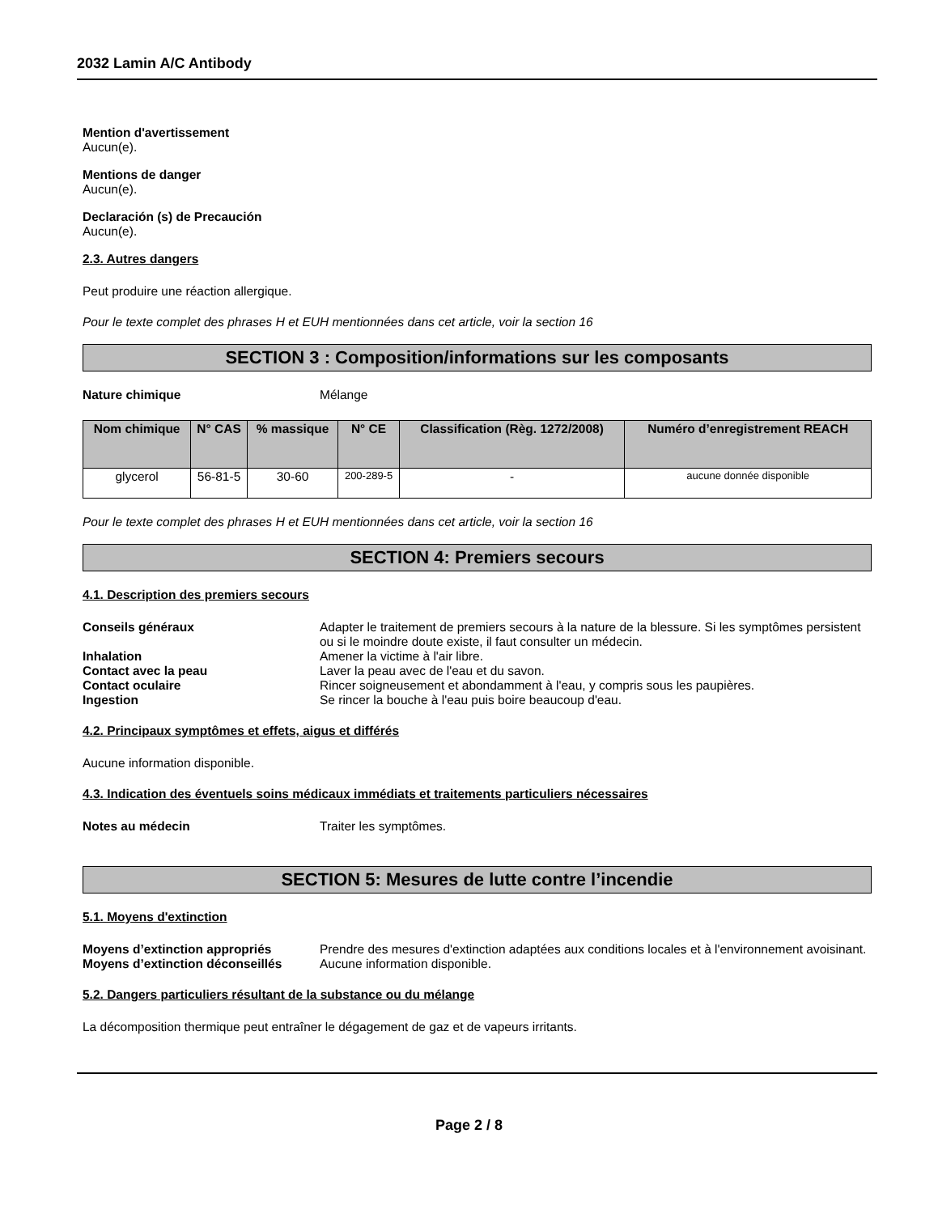2032 Lamin A/C Antibody
Mention d'avertissement
Aucun(e).
Mentions de danger
Aucun(e).
Declaración (s) de Precaución
Aucun(e).
2.3. Autres dangers
Peut produire une réaction allergique.
Pour le texte complet des phrases H et EUH mentionnées dans cet article, voir la section 16
SECTION 3 : Composition/informations sur les composants
Nature chimique Mélange
| Nom chimique | N° CAS | % massique | N° CE | Classification (Règ. 1272/2008) | Numéro d’enregistrement REACH |
| --- | --- | --- | --- | --- | --- |
| glycerol | 56-81-5 | 30-60 | 200-289-5 | - | aucune donnée disponible |
Pour le texte complet des phrases H et EUH mentionnées dans cet article, voir la section 16
SECTION 4: Premiers secours
4.1. Description des premiers secours
Conseils généraux Adapter le traitement de premiers secours à la nature de la blessure. Si les symptômes persistent ou si le moindre doute existe, il faut consulter un médecin.
Inhalation Amener la victime à l'air libre.
Contact avec la peau Laver la peau avec de l'eau et du savon.
Contact oculaire Rincer soigneusement et abondamment à l'eau, y compris sous les paupières.
Ingestion Se rincer la bouche à l'eau puis boire beaucoup d'eau.
4.2. Principaux symptômes et effets, aigus et différés
Aucune information disponible.
4.3. Indication des éventuels soins médicaux immédiats et traitements particuliers nécessaires
Notes au médecin Traiter les symptômes.
SECTION 5: Mesures de lutte contre l’incendie
5.1. Moyens d'extinction
Moyens d’extinction appropriés Prendre des mesures d'extinction adaptées aux conditions locales et à l'environnement avoisinant.
Moyens d’extinction déconseillés Aucune information disponible.
5.2. Dangers particuliers résultant de la substance ou du mélange
La décomposition thermique peut entraîner le dégagement de gaz et de vapeurs irritants.
Page 2 / 8